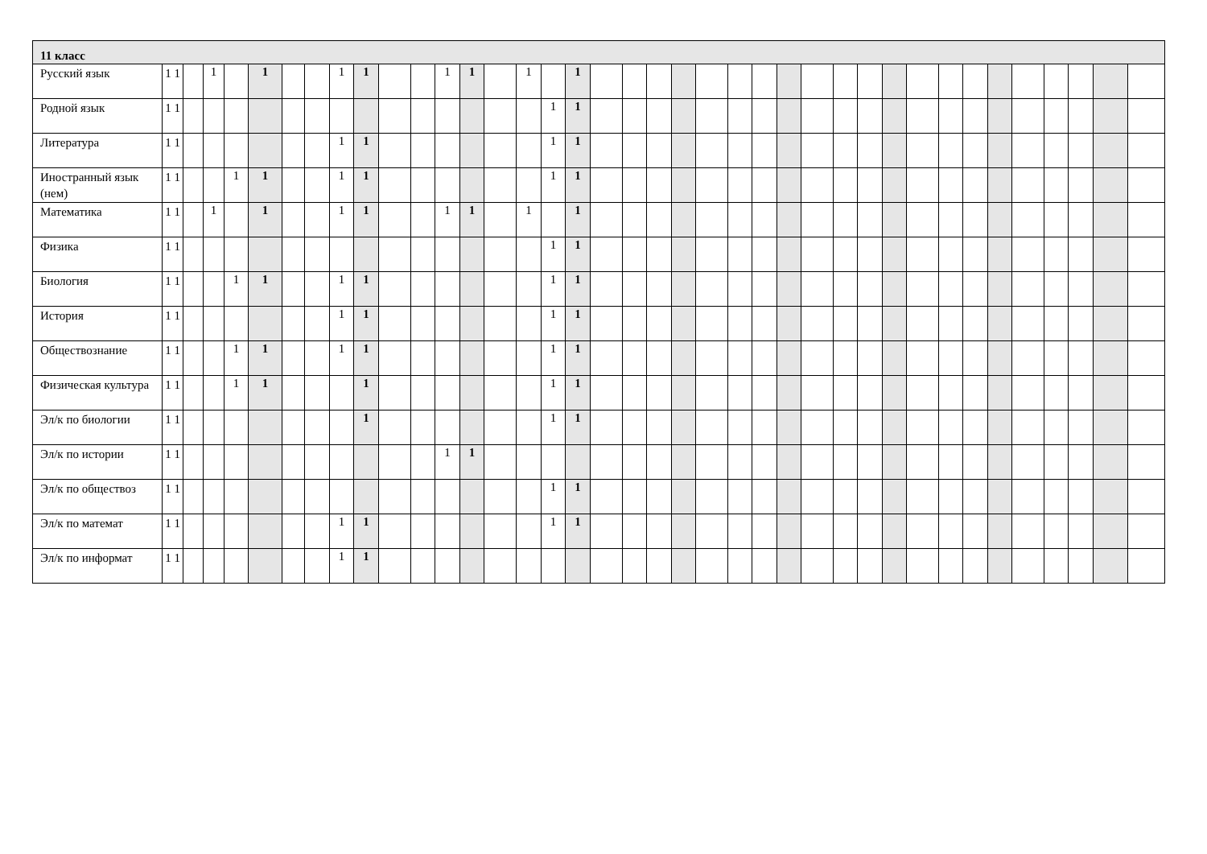| 11 класс | | | | | | | | | | | | | | | | | | | | | | | | | | | | | | | | | | | | | | |
| --- | --- | --- | --- | --- | --- | --- | --- | --- | --- | --- | --- | --- | --- | --- | --- | --- | --- | --- | --- | --- | --- | --- | --- | --- | --- | --- | --- | --- | --- | --- | --- | --- | --- | --- | --- | --- | --- | --- |
| Русский язык | 1 1 | | 1 | | 1 | | | 1 | 1 | | | 1 | 1 | | 1 | | 1 | | | | | | | | | | | | | | | | | | | | | |
| Родной язык | 1 1 | | | | | | | | | | | | | | | 1 | 1 | | | | | | | | | | | | | | | | | | | | | |
| Литература | 1 1 | | | | | | | 1 | 1 | | | | | | | 1 | 1 | | | | | | | | | | | | | | | | | | | | | |
| Иностранный язык (нем) | 1 1 | | | 1 | 1 | | | 1 | 1 | | | | | | | 1 | 1 | | | | | | | | | | | | | | | | | | | | | |
| Математика | 1 1 | | 1 | | 1 | | | 1 | 1 | | | 1 | 1 | | 1 | | 1 | | | | | | | | | | | | | | | | | | | | | |
| Физика | 1 1 | | | | | | | | | | | | | | | 1 | 1 | | | | | | | | | | | | | | | | | | | | | |
| Биология | 1 1 | | | 1 | 1 | | | 1 | 1 | | | | | | | 1 | 1 | | | | | | | | | | | | | | | | | | | | | |
| История | 1 1 | | | | | | | 1 | 1 | | | | | | | 1 | 1 | | | | | | | | | | | | | | | | | | | | | |
| Обществознание | 1 1 | | | 1 | 1 | | | 1 | 1 | | | | | | | 1 | 1 | | | | | | | | | | | | | | | | | | | | | |
| Физическая культура | 1 1 | | | 1 | 1 | | | | 1 | | | | | | | 1 | 1 | | | | | | | | | | | | | | | | | | | | | |
| Эл/к по биологии | 1 1 | | | | | | | | 1 | | | | | | | 1 | 1 | | | | | | | | | | | | | | | | | | | | | |
| Эл/к по истории | 1 1 | | | | | | | | | | | 1 | 1 | | | | | | | | | | | | | | | | | | | | | | | | | |
| Эл/к по обществоз | 1 1 | | | | | | | | | | | | | | | 1 | 1 | | | | | | | | | | | | | | | | | | | | | |
| Эл/к по математ | 1 1 | | | | | | | 1 | 1 | | | | | | | 1 | 1 | | | | | | | | | | | | | | | | | | | | | |
| Эл/к по информат | 1 1 | | | | | | | 1 | 1 | | | | | | | | | | | | | | | | | | | | | | | | | | | | | |